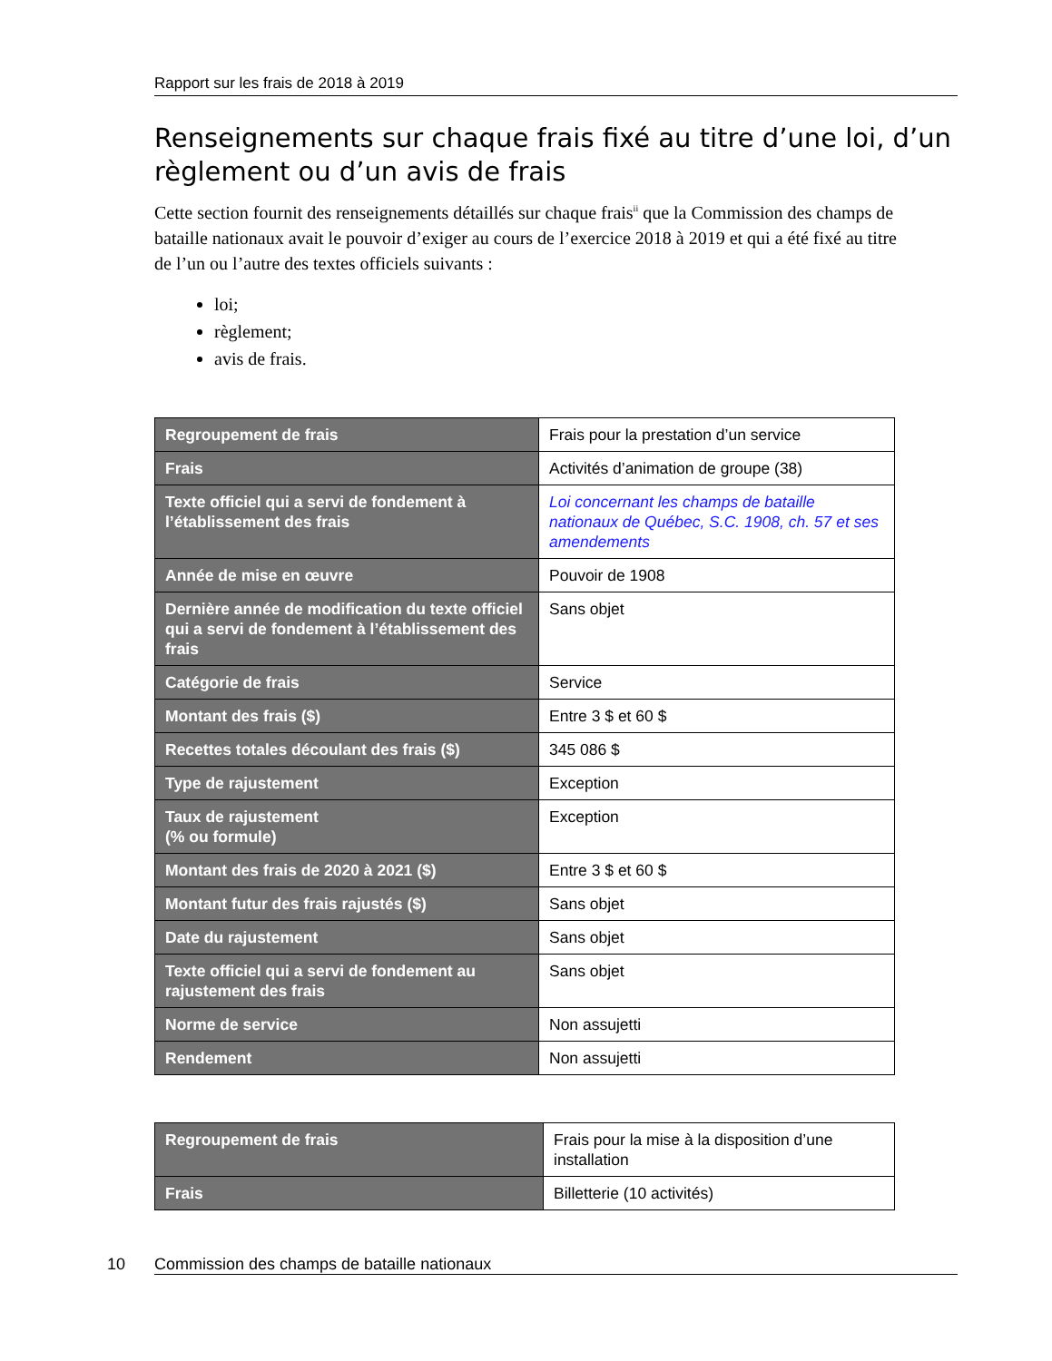Rapport sur les frais de 2018 à 2019
Renseignements sur chaque frais fixé au titre d’une loi, d’un règlement ou d’un avis de frais
Cette section fournit des renseignements détaillés sur chaque frais<sup>ii</sup> que la Commission des champs de bataille nationaux avait le pouvoir d’exiger au cours de l’exercice 2018 à 2019 et qui a été fixé au titre de l’un ou l’autre des textes officiels suivants :
loi;
règlement;
avis de frais.
| Regroupement de frais | Frais pour la prestation d’un service |
| Frais | Activités d’animation de groupe (38) |
| Texte officiel qui a servi de fondement à l’établissement des frais | Loi concernant les champs de bataille nationaux de Québec, S.C. 1908, ch. 57 et ses amendements |
| Année de mise en œuvre | Pouvoir de 1908 |
| Dernière année de modification du texte officiel qui a servi de fondement à l’établissement des frais | Sans objet |
| Catégorie de frais | Service |
| Montant des frais ($) | Entre 3 $ et 60 $ |
| Recettes totales découlant des frais ($) | 345 086 $ |
| Type de rajustement | Exception |
| Taux de rajustement (% ou formule) | Exception |
| Montant des frais de 2020 à 2021 ($) | Entre 3 $ et 60 $ |
| Montant futur des frais rajustés ($) | Sans objet |
| Date du rajustement | Sans objet |
| Texte officiel qui a servi de fondement au rajustement des frais | Sans objet |
| Norme de service | Non assujetti |
| Rendement | Non assujetti |
| Regroupement de frais | Frais pour la mise à la disposition d’une installation |
| Frais | Billetterie (10 activités) |
10 Commission des champs de bataille nationaux